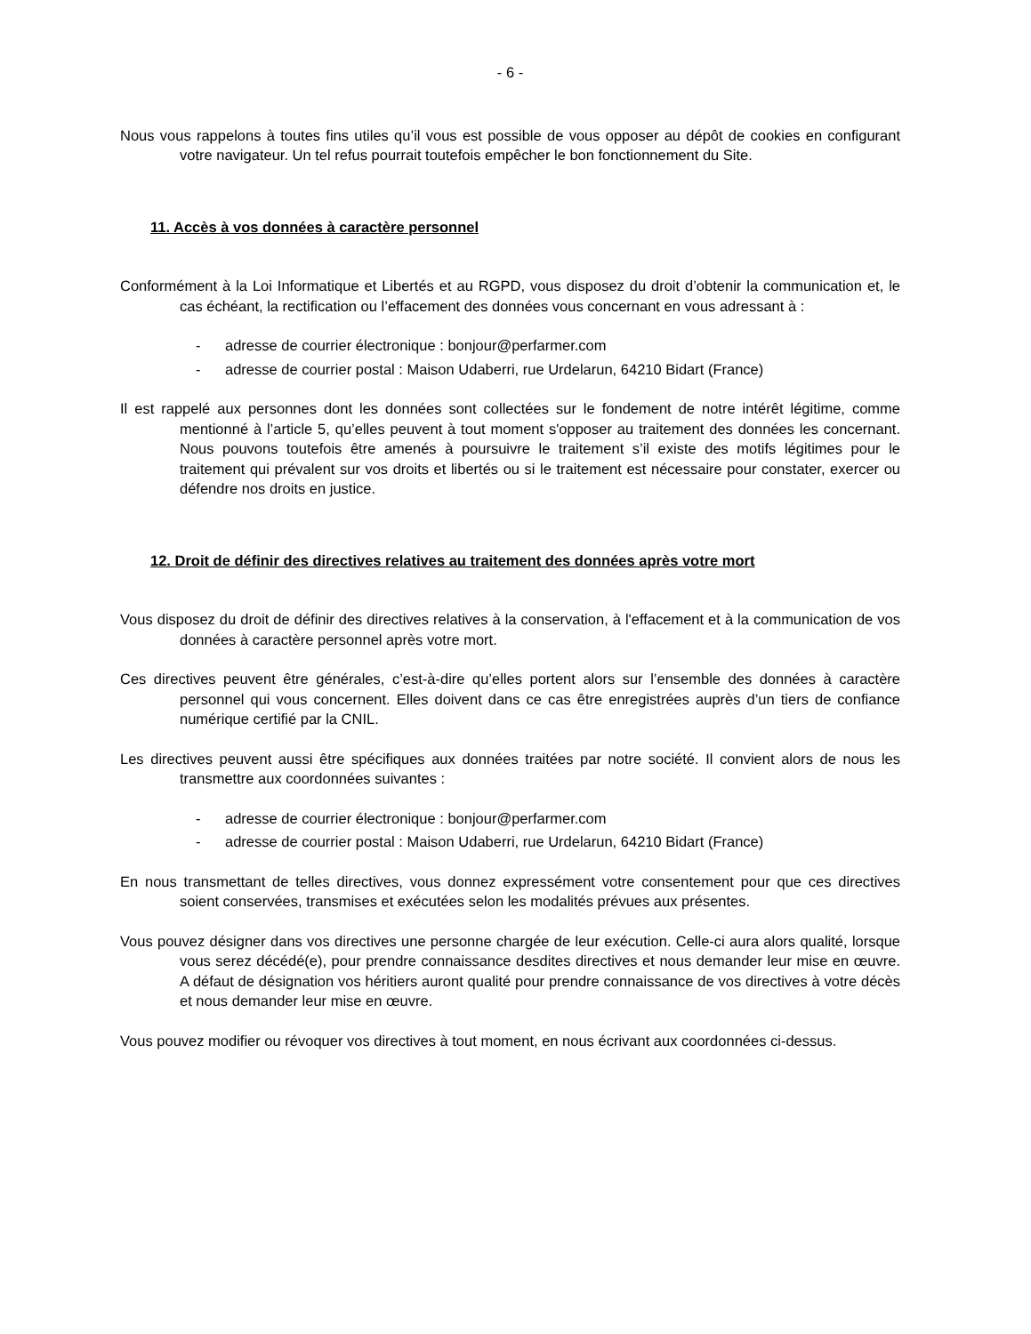- 6 -
Nous vous rappelons à toutes fins utiles qu’il vous est possible de vous opposer au dépôt de cookies en configurant votre navigateur. Un tel refus pourrait toutefois empêcher le bon fonctionnement du Site.
11. Accès à vos données à caractère personnel
Conformément à la Loi Informatique et Libertés et au RGPD, vous disposez du droit d’obtenir la communication et, le cas échéant, la rectification ou l’effacement des données vous concernant en vous adressant à :
- adresse de courrier électronique : bonjour@perfarmer.com
- adresse de courrier postal : Maison Udaberri, rue Urdelarun, 64210 Bidart (France)
Il est rappelé aux personnes dont les données sont collectées sur le fondement de notre intérêt légitime, comme mentionné à l’article 5, qu’elles peuvent à tout moment s'opposer au traitement des données les concernant. Nous pouvons toutefois être amenés à poursuivre le traitement s’il existe des motifs légitimes pour le traitement qui prévalent sur vos droits et libertés ou si le traitement est nécessaire pour constater, exercer ou défendre nos droits en justice.
12. Droit de définir des directives relatives au traitement des données après votre mort
Vous disposez du droit de définir des directives relatives à la conservation, à l'effacement et à la communication de vos données à caractère personnel après votre mort.
Ces directives peuvent être générales, c’est-à-dire qu’elles portent alors sur l’ensemble des données à caractère personnel qui vous concernent. Elles doivent dans ce cas être enregistrées auprès d’un tiers de confiance numérique certifié par la CNIL.
Les directives peuvent aussi être spécifiques aux données traitées par notre société. Il convient alors de nous les transmettre aux coordonnées suivantes :
- adresse de courrier électronique : bonjour@perfarmer.com
- adresse de courrier postal : Maison Udaberri, rue Urdelarun, 64210 Bidart (France)
En nous transmettant de telles directives, vous donnez expressément votre consentement pour que ces directives soient conservées, transmises et exécutées selon les modalités prévues aux présentes.
Vous pouvez désigner dans vos directives une personne chargée de leur exécution. Celle-ci aura alors qualité, lorsque vous serez décédé(e), pour prendre connaissance desdites directives et nous demander leur mise en œuvre. A défaut de désignation vos héritiers auront qualité pour prendre connaissance de vos directives à votre décès et nous demander leur mise en œuvre.
Vous pouvez modifier ou révoquer vos directives à tout moment, en nous écrivant aux coordonnées ci-dessus.